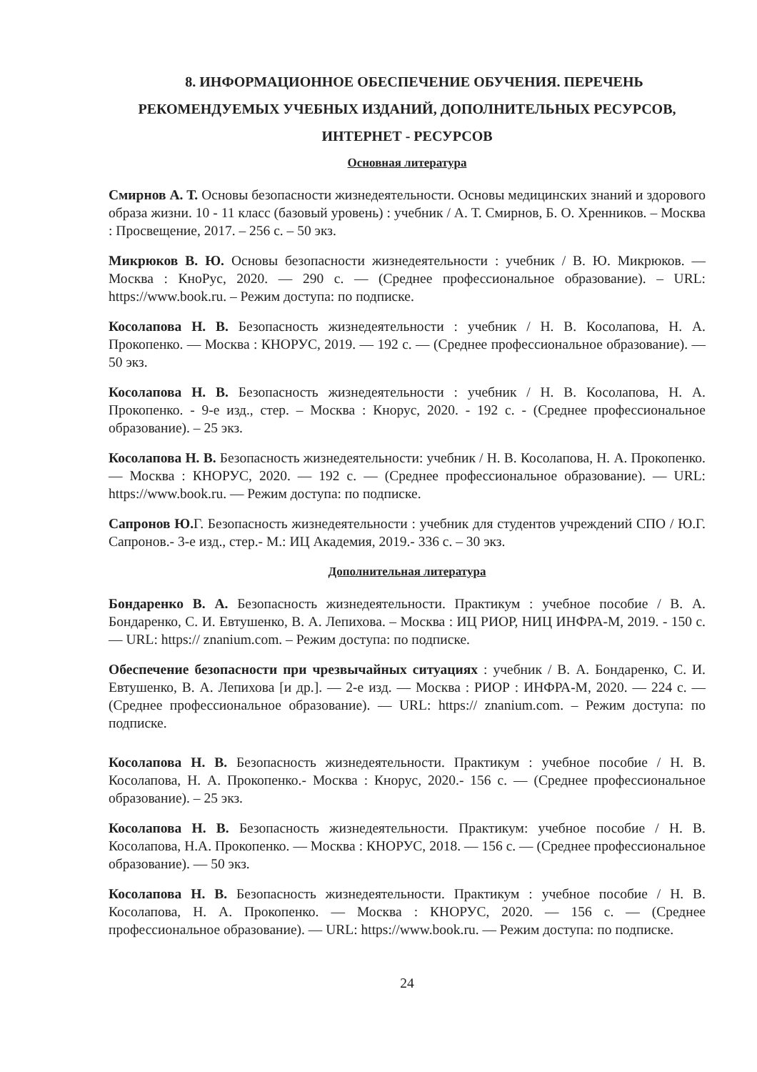8. ИНФОРМАЦИОННОЕ ОБЕСПЕЧЕНИЕ ОБУЧЕНИЯ. ПЕРЕЧЕНЬ РЕКОМЕНДУЕМЫХ УЧЕБНЫХ ИЗДАНИЙ, ДОПОЛНИТЕЛЬНЫХ РЕСУРСОВ, ИНТЕРНЕТ - РЕСУРСОВ
Основная литература
Смирнов А. Т. Основы безопасности жизнедеятельности. Основы медицинских знаний и здорового образа жизни. 10 - 11 класс (базовый уровень) : учебник / А. Т. Смирнов, Б. О. Хренников. – Москва : Просвещение, 2017. – 256 с. – 50 экз.
Микрюков В. Ю. Основы безопасности жизнедеятельности : учебник / В. Ю. Микрюков. — Москва : КноРус, 2020. — 290 с. — (Среднее профессиональное образование). – URL: https://www.book.ru. – Режим доступа: по подписке.
Косолапова Н. В. Безопасность жизнедеятельности : учебник / Н. В. Косолапова, Н. А. Прокопенко. — Москва : КНОРУС, 2019. — 192 с. — (Среднее профессиональное образование). — 50 экз.
Косолапова Н. В. Безопасность жизнедеятельности : учебник / Н. В. Косолапова, Н. А. Прокопенко. - 9-е изд., стер. – Москва : Кнорус, 2020. - 192 с. - (Среднее профессиональное образование). – 25 экз.
Косолапова Н. В. Безопасность жизнедеятельности: учебник / Н. В. Косолапова, Н. А. Прокопенко. — Москва : КНОРУС, 2020. — 192 с. — (Среднее профессиональное образование). — URL: https://www.book.ru. — Режим доступа: по подписке.
Сапронов Ю. Г. Безопасность жизнедеятельности : учебник для студентов учреждений СПО / Ю.Г. Сапронов.- 3-е изд., стер.- М.: ИЦ Академия, 2019.- 336 с. – 30 экз.
Дополнительная литература
Бондаренко В. А. Безопасность жизнедеятельности. Практикум : учебное пособие / В. А. Бондаренко, С. И. Евтушенко, В. А. Лепихова. – Москва : ИЦ РИОР, НИЦ ИНФРА-М, 2019. - 150 с. — URL: https:// znanium.com. – Режим доступа: по подписке.
Обеспечение безопасности при чрезвычайных ситуациях : учебник / В. А. Бондаренко, С. И. Евтушенко, В. А. Лепихова [и др.]. — 2-е изд. — Москва : РИОР : ИНФРА-М, 2020. — 224 с. — (Среднее профессиональное образование). — URL: https:// znanium.com. – Режим доступа: по подписке.
Косолапова Н. В. Безопасность жизнедеятельности. Практикум : учебное пособие / Н. В. Косолапова, Н. А. Прокопенко.- Москва : Кнорус, 2020.- 156 с. — (Среднее профессиональное образование). – 25 экз.
Косолапова Н. В. Безопасность жизнедеятельности. Практикум: учебное пособие / Н. В. Косолапова, Н.А. Прокопенко. — Москва : КНОРУС, 2018. — 156 с. — (Среднее профессиональное образование). — 50 экз.
Косолапова Н. В. Безопасность жизнедеятельности. Практикум : учебное пособие / Н. В. Косолапова, Н. А. Прокопенко. — Москва : КНОРУС, 2020. — 156 с. — (Среднее профессиональное образование). — URL: https://www.book.ru. — Режим доступа: по подписке.
24